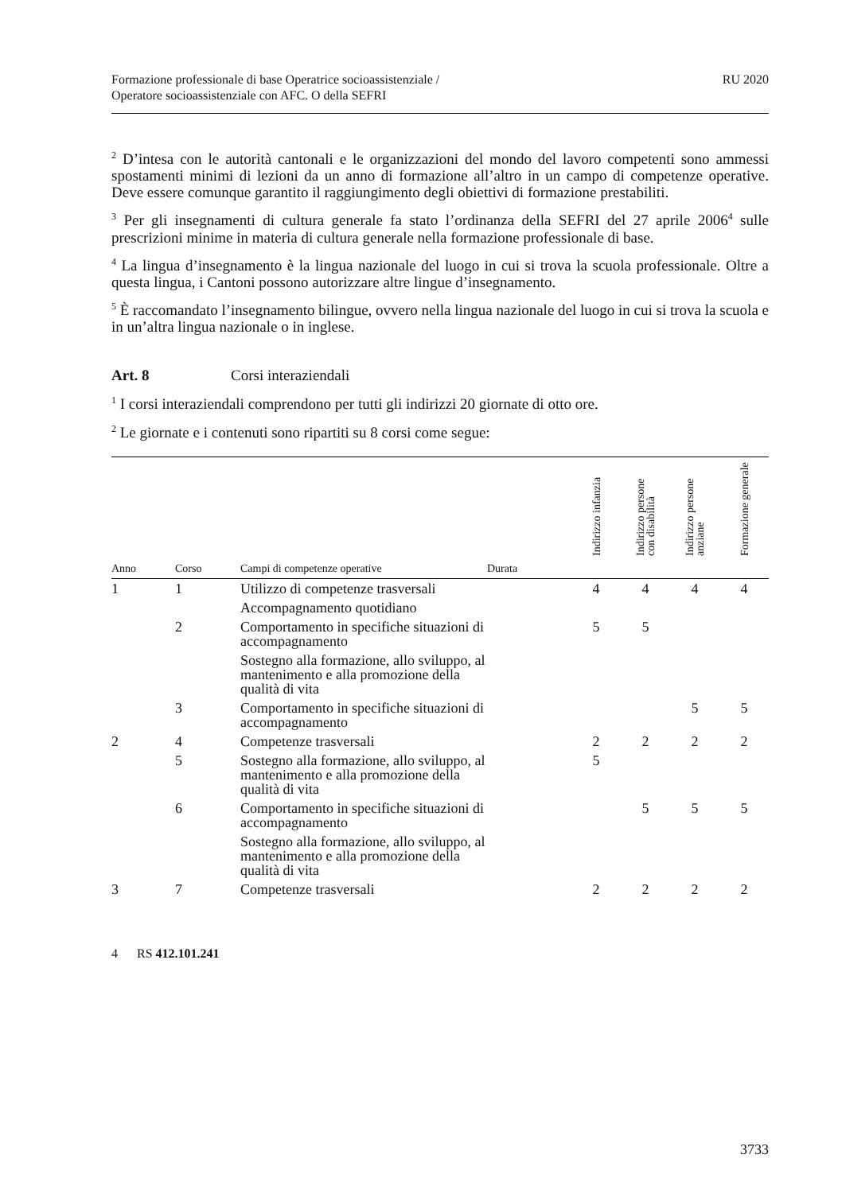Formazione professionale di base Operatrice socioassistenziale /
Operatore socioassistenziale con AFC. O della SEFRI
RU 2020
<sup>2</sup> D’intesa con le autorità cantonali e le organizzazioni del mondo del lavoro competenti sono ammessi spostamenti minimi di lezioni da un anno di formazione all’altro in un campo di competenze operative. Deve essere comunque garantito il raggiungimento degli obiettivi di formazione prestabiliti.
<sup>3</sup> Per gli insegnamenti di cultura generale fa stato l’ordinanza della SEFRI del 27 aprile 2006<sup>4</sup> sulle prescrizioni minime in materia di cultura generale nella formazione professionale di base.
<sup>4</sup> La lingua d’insegnamento è la lingua nazionale del luogo in cui si trova la scuola professionale. Oltre a questa lingua, i Cantoni possono autorizzare altre lingue d’insegnamento.
<sup>5</sup> È raccomandato l’insegnamento bilingue, ovvero nella lingua nazionale del luogo in cui si trova la scuola e in un’altra lingua nazionale o in inglese.
Art. 8 Corsi interaziendali
<sup>1</sup> I corsi interaziendali comprendono per tutti gli indirizzi 20 giornate di otto ore.
<sup>2</sup> Le giornate e i contenuti sono ripartiti su 8 corsi come segue:
| | | | | Indirizzo infanzia | Indirizzo persone con disabilità | Indirizzo persone anziane | Formazione generale |
| --- | --- | --- | --- | --- | --- | --- | --- |
| Anno | Corso | Campi di competenze operative | Durata | | | | |
| 1 | 1 | Utilizzo di competenze trasversali | | 4 | 4 | 4 | 4 |
| | | Accompagnamento quotidiano | | | | | |
| | 2 | Comportamento in specifiche situazioni di accompagnamento | | 5 | 5 | | |
| | | Sostegno alla formazione, allo sviluppo, al mantenimento e alla promozione della qualità di vita | | | | | |
| | 3 | Comportamento in specifiche situazioni di accompagnamento | | | | 5 | 5 |
| 2 | 4 | Competenze trasversali | | 2 | 2 | 2 | 2 |
| | 5 | Sostegno alla formazione, allo sviluppo, al mantenimento e alla promozione della qualità di vita | | 5 | | | |
| | 6 | Comportamento in specifiche situazioni di accompagnamento | | | 5 | 5 | 5 |
| | | Sostegno alla formazione, allo sviluppo, al mantenimento e alla promozione della qualità di vita | | | | | |
| 3 | 7 | Competenze trasversali | | 2 | 2 | 2 | 2 |
4 RS 412.101.241
3733